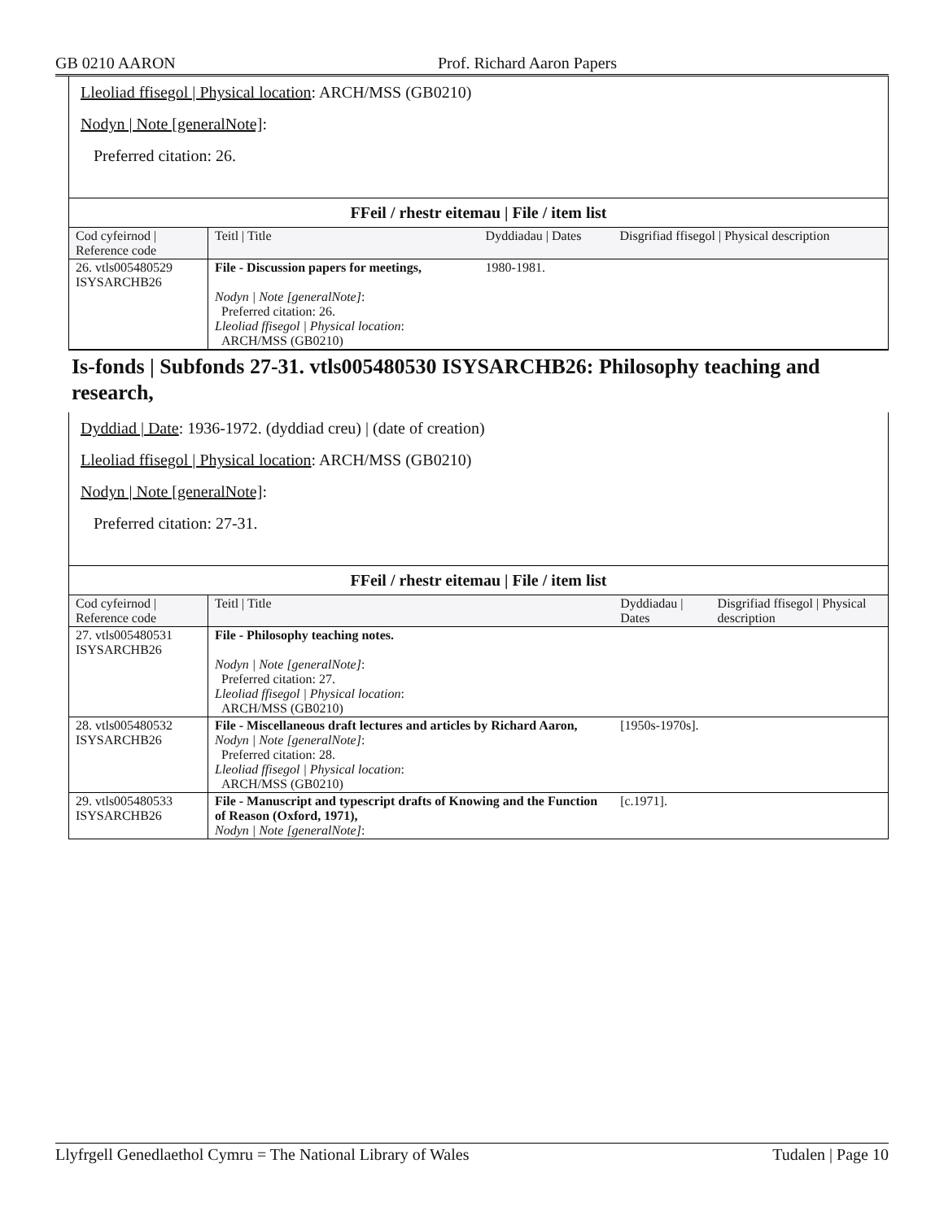GB 0210 AARON Prof. Richard Aaron Papers
Lleoliad ffisegol | Physical location: ARCH/MSS (GB0210)
Nodyn | Note [generalNote]:
Preferred citation: 26.
| FFeil / rhestr eitemau / File / item list | | | |
| Cod cyfeirnod / Reference code | Teitl / Title | Dyddiadau / Dates | Disgrifiad ffisegol / Physical description |
| 26. vtls005480529 ISYSARCHB26 | File - Discussion papers for meetings, Nodyn / Note [generalNote] : Preferred citation: 26. Lleoliad ffisegol / Physical location : ARCH/MSS (GB0210) | 1980-1981. | |
Is-fonds | Subfonds 27-31. vtls005480530 ISYSARCHB26: Philosophy teaching and research,
Dyddiad | Date: 1936-1972. (dyddiad creu) | (date of creation)
Lleoliad ffisegol | Physical location: ARCH/MSS (GB0210)
Nodyn | Note [generalNote]:
Preferred citation: 27-31.
| FFeil / rhestr eitemau / File / item list | | | |
| Cod cyfeirnod / Reference code | Teitl / Title | Dyddiadau / Dates | Disgrifiad ffisegol / Physical description |
| 27. vtls005480531 ISYSARCHB26 | File - Philosophy teaching notes. Nodyn / Note [generalNote] : Preferred citation: 27. Lleoliad ffisegol / Physical location : ARCH/MSS (GB0210) | | |
| 28. vtls005480532 ISYSARCHB26 | File - Miscellaneous draft lectures and articles by Richard Aaron, Nodyn / Note [generalNote] : Preferred citation: 28. Lleoliad ffisegol / Physical location : ARCH/MSS (GB0210) | [1950s-1970s]. | |
| 29. vtls005480533 ISYSARCHB26 | File - Manuscript and typescript drafts of Knowing and the Function of Reason (Oxford, 1971), Nodyn / Note [generalNote] : | [c.1971]. | |
Llyfrgell Genedlaethol Cymru = The National Library of Wales Tudalen | Page 10